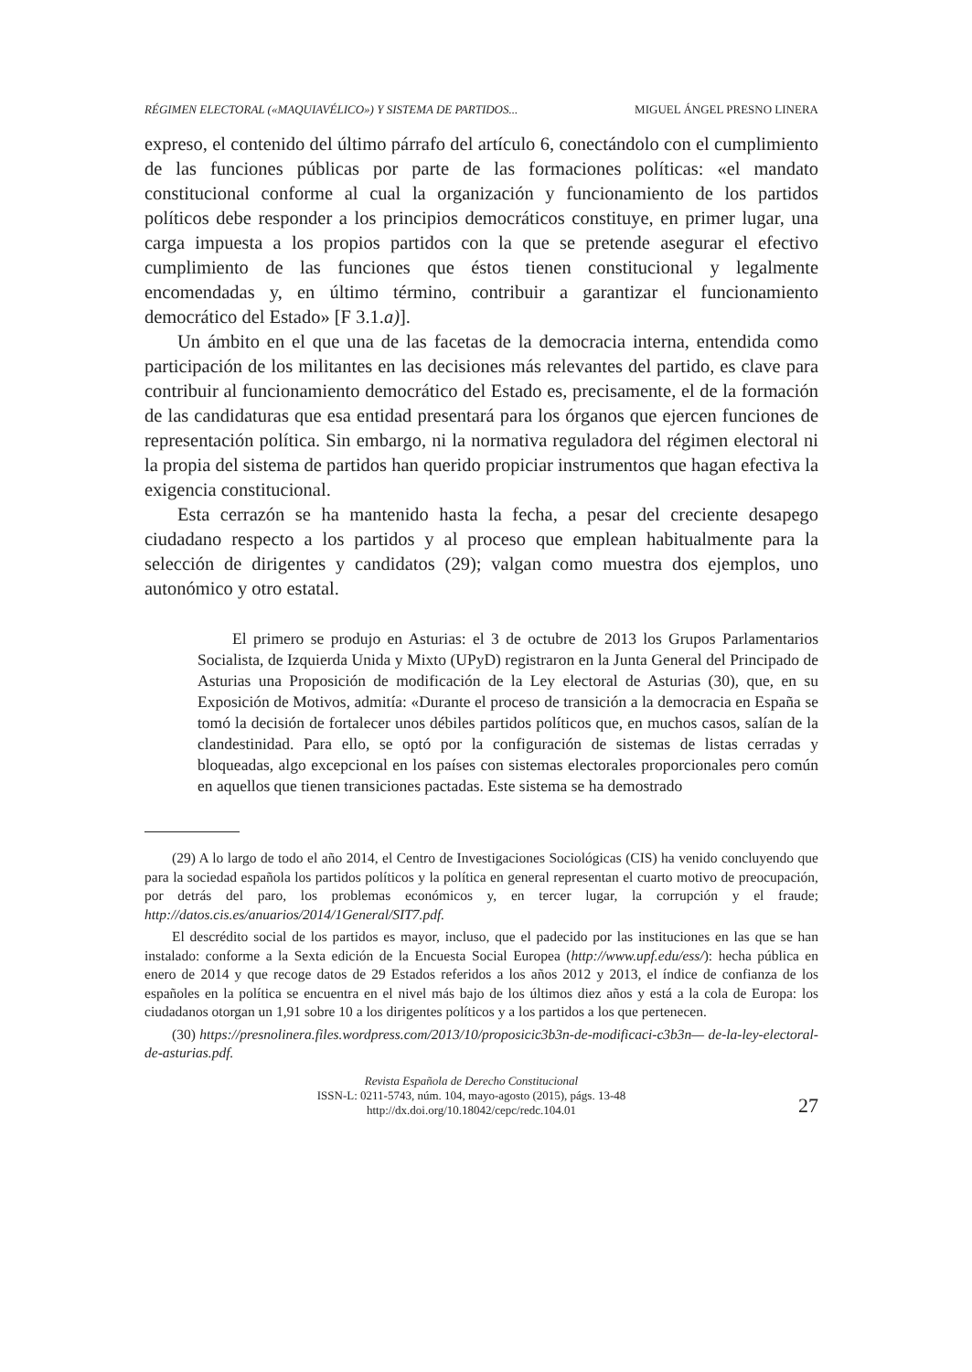RÉGIMEN ELECTORAL («MAQUIAVÉLICO») Y SISTEMA DE PARTIDOS... MIGUEL ÁNGEL PRESNO LINERA
expreso, el contenido del último párrafo del artículo 6, conectándolo con el cumplimiento de las funciones públicas por parte de las formaciones políticas: «el mandato constitucional conforme al cual la organización y funcionamiento de los partidos políticos debe responder a los principios democráticos constituye, en primer lugar, una carga impuesta a los propios partidos con la que se pretende asegurar el efectivo cumplimiento de las funciones que éstos tienen constitucional y legalmente encomendadas y, en último término, contribuir a garantizar el funcionamiento democrático del Estado» [F 3.1.a)].
Un ámbito en el que una de las facetas de la democracia interna, entendida como participación de los militantes en las decisiones más relevantes del partido, es clave para contribuir al funcionamiento democrático del Estado es, precisamente, el de la formación de las candidaturas que esa entidad presentará para los órganos que ejercen funciones de representación política. Sin embargo, ni la normativa reguladora del régimen electoral ni la propia del sistema de partidos han querido propiciar instrumentos que hagan efectiva la exigencia constitucional.
Esta cerrazón se ha mantenido hasta la fecha, a pesar del creciente desapego ciudadano respecto a los partidos y al proceso que emplean habitualmente para la selección de dirigentes y candidatos (29); valgan como muestra dos ejemplos, uno autonómico y otro estatal.
El primero se produjo en Asturias: el 3 de octubre de 2013 los Grupos Parlamentarios Socialista, de Izquierda Unida y Mixto (UPyD) registraron en la Junta General del Principado de Asturias una Proposición de modificación de la Ley electoral de Asturias (30), que, en su Exposición de Motivos, admitía: «Durante el proceso de transición a la democracia en España se tomó la decisión de fortalecer unos débiles partidos políticos que, en muchos casos, salían de la clandestinidad. Para ello, se optó por la configuración de sistemas de listas cerradas y bloqueadas, algo excepcional en los países con sistemas electorales proporcionales pero común en aquellos que tienen transiciones pactadas. Este sistema se ha demostrado
(29) A lo largo de todo el año 2014, el Centro de Investigaciones Sociológicas (CIS) ha venido concluyendo que para la sociedad española los partidos políticos y la política en general representan el cuarto motivo de preocupación, por detrás del paro, los problemas económicos y, en tercer lugar, la corrupción y el fraude; http://datos.cis.es/anuarios/2014/1General/SIT7.pdf.
El descrédito social de los partidos es mayor, incluso, que el padecido por las instituciones en las que se han instalado: conforme a la Sexta edición de la Encuesta Social Europea (http://www.upf.edu/ess/): hecha pública en enero de 2014 y que recoge datos de 29 Estados referidos a los años 2012 y 2013, el índice de confianza de los españoles en la política se encuentra en el nivel más bajo de los últimos diez años y está a la cola de Europa: los ciudadanos otorgan un 1,91 sobre 10 a los dirigentes políticos y a los partidos a los que pertenecen.
(30) https://presnolinera.files.wordpress.com/2013/10/proposicic3b3n-de-modificaci-c3b3n— de-la-ley-electoral-de-asturias.pdf.
Revista Española de Derecho Constitucional
ISSN-L: 0211-5743, núm. 104, mayo-agosto (2015), págs. 13-48
http://dx.doi.org/10.18042/cepc/redc.104.01
27